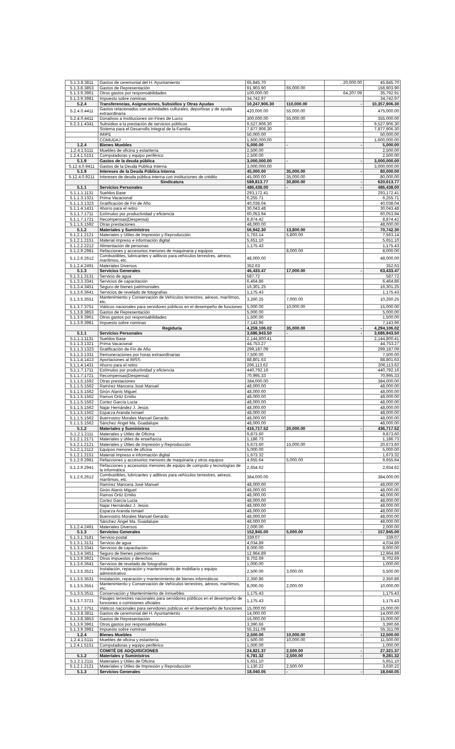| 5.1.3.8.3811 | Gastos de ceremonial del H. Ayuntamiento | 65,845.70 | | 20,000.00 | 45,845.70 |
| 5.1.3.8.3853 | Gastos de Representación | 91,903.90 | 65,000.00 | | 156,903.90 |
| 5.1.3.9.3961 | Otros gastos por responsabilidades | 100,000.00 | | 64,207.09 | 35,792.91 |
| 5.1.3.9.3981 | Impuesto sobre nominas | 34,742.97 | | | 34,742.97 |
| 5.2.4 | Transferencias, Asignaciones, Subsidios y Otras Ayudas | 10,247,906.30 | 110,000.00 | - | 10,357,906.30 |
| 5.2.4.0.4411 | Gastos relacionados con actividades culturales, deportivas y de ayuda extraordinaria | 420,000.00 | 55,000.00 | | 475,000.00 |
| 5.2.4.0.4411 | Donativos a Instituciones sin Fines de Lucro | 300,000.00 | 55,000.00 | | 355,000.00 |
| 5.2.3.1.4341 | Subsidios a la prestación de servicios públicos | 9,527,906.30 | - | - | 9,527,906.30 |
| | Sistema para el Desarrollo Integral de la Familia | 7,877,906.30 | | | 7,877,906.30 |
| | IMIPE | 50,000.00 | | | 50,000.00 |
| | COMUDAJ | 1,600,000.00 | | | 1,600,000.00 |
| 1.2.4 | Bienes Muebles | 5,000.00 | - | - | 5,000.00 |
| 1.2.4.1.5111 | Muebles de oficina y estantería | 2,500.00 | | | 2,500.00 |
| 1.2.4.1.5151 | Computadoras y equipo periférico | 2,500.00 | | | 2,500.00 |
| 5.1.9 | Gastos de la deuda pública | 3,000,000.00 | - | - | 3,000,000.00 |
| 5.12.4.0.9411 | Gastos de la Deuda Pública Interna | 3,000,000.00 | | | 3,000,000.00 |
| 5.1.9 | Intereses de la Deuda Pública Interna | 45,000.00 | 35,000.00 | - | 80,000.00 |
| 5.12.4.0.9211 | Intereses de deuda pública interna con instituciones de crédito | 45,000.00 | 35,000.00 | | 80,000.00 |
| | Sindicatura | 589,813.77 | 30,800.00 | - | 620,613.77 |
| 5.1.1 | Servicios Personales | 486,438.00 | - | - | 486,438.00 |
| 5.1.1.1.1131 | Sueldos Base | 293,172.41 | | | 293,172.41 |
| 5.1.1.3.1321 | Prima Vacacional | 6,255.71 | | | 6,255.71 |
| 5.1.1.3.1323 | Gratificación de Fin de Año | 40,038.04 | | | 40,038.04 |
| 5.1.1.4.1431 | Ahorro para el retiro | 30,043.48 | | | 30,043.48 |
| 5.1.1.7.1711 | Estímulos por productividad y eficiencia | 60,053.94 | | | 60,053.94 |
| 5.1.1.7.1721 | Recompensas(Despensa) | 8,874.42 | | | 8,874.42 |
| 5.1.1.5.1592 | Otras prestaciones | 48,000.00 | | | 48,000.00 |
| 5.1.2 | Materiales y Suministros | 56,942.30 | 13,800.00 | - | 70,742.30 |
| 5.1.2.1.2121 | Materiales y Útiles de Impresión y Reproducción | 1,763.14 | 5,800.00 | | 7,563.14 |
| 5.1.2.1.2151 | Material impreso e información digital | 5,651.10 | | | 5,651.10 |
| 5.1.2.2.2212 | Alimentación de personas | 1,175.43 | | | 1,175.43 |
| 5.1.2.9.2981 | Refacciones y accesorios menores de maquinaria y equipos | | 8,000.00 | | 8,000.00 |
| 5.1.2.6.2612 | Combustibles, lubricantes y aditivos para vehículos terrestres, aéreos, marítimos, etc. | 48,000.00 | | | 48,000.00 |
| 5.1.2.4.2491 | Materiales Diversos | 352.63 | | | 352.63 |
| 5.1.3 | Servicios Generales | 46,433.47 | 17,000.00 | - | 63,433.47 |
| 5.1.3.1.3131 | Servicio de agua | 587.72 | | | 587.72 |
| 5.1.3.3.3341 | Servicios de capacitación | 6,464.86 | | | 6,464.86 |
| 5.1.3.4.3451 | Seguro de bienes patrimoniales | 16,301.25 | | | 16,301.25 |
| 5.1.3.6.3641 | Servicios de revelado de fotografías | 1,175.43 | | | 1,175.43 |
| 5.1.3.5.3551 | Mantenimiento y Conservación de Vehículos terrestres, aéreos, marítimos, etc. | 3,260.25 | 7,000.00 | | 10,260.25 |
| 5.1.3.7.3751 | Viáticos nacionales para servidores públicos en el desempeño de funciones | 5,000.00 | 10,000.00 | | 15,000.00 |
| 5.1.3.8.3853 | Gastos de Representación | 5,000.00 | | | 5,000.00 |
| 5.1.3.9.3961 | Otros gastos por responsabilidades | 1,500.00 | | | 1,500.00 |
| 5.1.3.9.3981 | Impuesto sobre nominas | 7,143.96 | | | 7,143.96 |
| | Regiduría | 4,259,106.02 | 35,000.00 | - | 4,294,106.02 |
| 5.1.1 | Servicios Personales | 3,686,943.50 | - | - | 3,686,943.50 |
| 5.1.1.1.1131 | Sueldos Base | 2,144,800.41 | | | 2,144,800.41 |
| 5.1.1.3.1321 | Prima Vacacional | 44,753.27 | | | 44,753.27 |
| 5.1.1.3.1323 | Gratificación de Fin de Año | 299,187.09 | | | 299,187.09 |
| 5.1.1.3.1331 | Remuneraciones por horas extraordinarias | 7,500.00 | | | 7,500.00 |
| 5.1.1.4.1413 | Aportaciones al IMSS | 88,801.63 | | | 88,801.63 |
| 5.1.1.4.1431 | Ahorro para el retiro | 206,113.62 | | | 206,113.62 |
| 5.1.1.7.1711 | Estímulos por productividad y eficiencia | 440,792.16 | | | 440,792.16 |
| 5.1.1.7.1721 | Recompensas(Despensa) | 70,995.33 | | | 70,995.33 |
| 5.1.1.5.1592 | Otras prestaciones | 384,000.00 | | | 384,000.00 |
| 5.1.1.5.1562 | Ramírez Mancera José Manuel | 48,000.00 | | | 48,000.00 |
| 5.1.1.5.1562 | Girón Alanís Miguel | 48,000.00 | | | 48,000.00 |
| 5.1.1.5.1562 | Ramos Ortiz Emilio | 48,000.00 | | | 48,000.00 |
| 5.1.1.5.1562 | Cortez García Lucia | 48,000.00 | | | 48,000.00 |
| 5.1.1.5.1562 | Najar Hernández J. Jesús | 48,000.00 | | | 48,000.00 |
| 5.1.1.5.1562 | Esparza Aranda Ismael | 48,000.00 | | | 48,000.00 |
| 5.1.1.5.1562 | Buenrostro Morales Manuel Gerardo | 48,000.00 | | | 48,000.00 |
| 5.1.1.5.1562 | Sánchez Ángel Ma. Guadalupe | 48,000.00 | | | 48,000.00 |
| 5.1.2 | Materiales y Suministros | 416,717.52 | 20,000.00 | - | 436,717.52 |
| 5.1.2.1.2111 | Materiales y Útiles de Oficina | 9,873.60 | | | 9,873.60 |
| 5.1.2.1.2171 | Materiales y útiles de enseñanza | 1,186.73 | | | 1,186.73 |
| 5.1.2.1.2121 | Materiales y Útiles de Impresión y Reproducción | 5,673.60 | 15,000.00 | | 20,673.60 |
| 5.1.2.1.2112 | Equipos menores de oficina | 5,000.00 | | | 5,000.00 |
| 5.1.2.1.2151 | Material impreso e información digital | 1,673.32 | | | 1,673.32 |
| 5.1.2.9.2981 | Refacciones y accesorios menores de maquinaria y otros equipos | 4,655.64 | 5,000.00 | | 9,655.64 |
| 5.1.2.9.2941 | Refacciones y accesorios menores de equipo de computo y tecnologías de la informática | 2,654.62 | | | 2,654.62 |
| 5.1.2.6.2612 | Combustibles, lubricantes y aditivos para vehículos terrestres, aéreos, marítimos, etc. | 384,000.00 | | | 384,000.00 |
| | Ramírez Mancera José Manuel | 48,000.00 | | | 48,000.00 |
| | Girón Alanís Miguel | 48,000.00 | | | 48,000.00 |
| | Ramos Ortiz Emilio | 48,000.00 | | | 48,000.00 |
| | Cortez García Lucia | 48,000.00 | | | 48,000.00 |
| | Najar Hernández J. Jesús | 48,000.00 | | | 48,000.00 |
| | Esparza Aranda Ismael | 48,000.00 | | | 48,000.00 |
| | Buenrostro Morales Manuel Gerardo | 48,000.00 | | | 48,000.00 |
| | Sánchez Ángel Ma. Guadalupe | 48,000.00 | | | 48,000.00 |
| 5.1.2.4.2491 | Materiales Diversos | 2,000.00 | | | 2,000.00 |
| 5.1.3 | Servicios Generales | 152,945.00 | 5,000.00 | - | 157,945.00 |
| 5.1.3.1.3181 | Servicio postal | 339.07 | | | 339.07 |
| 5.1.3.1.3131 | Servicio de agua | 4,034.89 | | | 4,034.89 |
| 5.1.3.3.3341 | Servicios de capacitación | 8,000.00 | | | 8,000.00 |
| 5.1.3.4.3451 | Seguro de bienes patrimoniales | 12,964.89 | | | 12,964.89 |
| 5.1.3.9.3921 | Otros impuestos y derechos | 8,702.69 | | | 8,702.69 |
| 5.1.3.6.3641 | Servicios de revelado de fotografías | 1,000.00 | | | 1,000.00 |
| 5.1.3.5.3521 | Instalación, reparación y mantenimiento de mobiliario y equipo administrativo | 2,500.00 | 3,000.00 | | 5,500.00 |
| 5.1.3.5.3531 | Instalación, reparación y mantenimiento de bienes informáticos | 2,350.86 | | | 2,350.86 |
| 5.1.3.5.3551 | Mantenimiento y Conservación de Vehículos terrestres, aéreos, marítimos, etc. | 8,000.00 | 2,000.00 | | 10,000.00 |
| 5.1.3.5.3511 | Conservación y Mantenimiento de inmuebles | 1,175.43 | | | 1,175.43 |
| 5.1.3.7.3721 | Pasajes terrestres nacionales para servidores públicos en el desempeño de funciones o comisiones oficiales | 1,175.43 | | | 1,175.43 |
| 5.1.3.7.3751 | Viáticos nacionales para servidores públicos en el desempeño de funciones | 15,000.00 | | | 15,000.00 |
| 5.1.3.8.3811 | Gastos de ceremonial del H. Ayuntamiento | 14,000.00 | | | 14,000.00 |
| 5.1.3.8.3853 | Gastos de Representación | 15,000.00 | | | 15,000.00 |
| 5.1.3.9.3961 | Otros gastos por responsabilidades | 3,390.66 | | | 3,390.66 |
| 5.1.3.9.3981 | Impuesto sobre nominas | 55,311.09 | | | 55,311.09 |
| 1.2.4 | Bienes Muebles | 2,500.00 | 10,000.00 | - | 12,500.00 |
| 1.2.4.1.5111 | Muebles de oficina y estantería | 1,500.00 | 10,000.00 | | 11,500.00 |
| 1.2.4.1.5151 | Computadoras y equipo periférico | 1,000.00 | | | 1,000.00 |
| | COMITÉ DE ADQUISICIONES | 24,821.37 | 2,500.00 | - | 27,321.37 |
| 5.1.2 | Materiales y Suministros | 6,781.32 | 2,500.00 | - | 9,281.32 |
| 5.1.2.1.2111 | Materiales y Útiles de Oficina | 5,651.10 | | | 5,651.10 |
| 5.1.2.1.2121 | Materiales y Útiles de Impresión y Reproducción | 1,130.22 | 2,500.00 | | 3,630.22 |
| 5.1.3 | Servicios Generales | 18,040.05 | - | - | 18,040.05 |